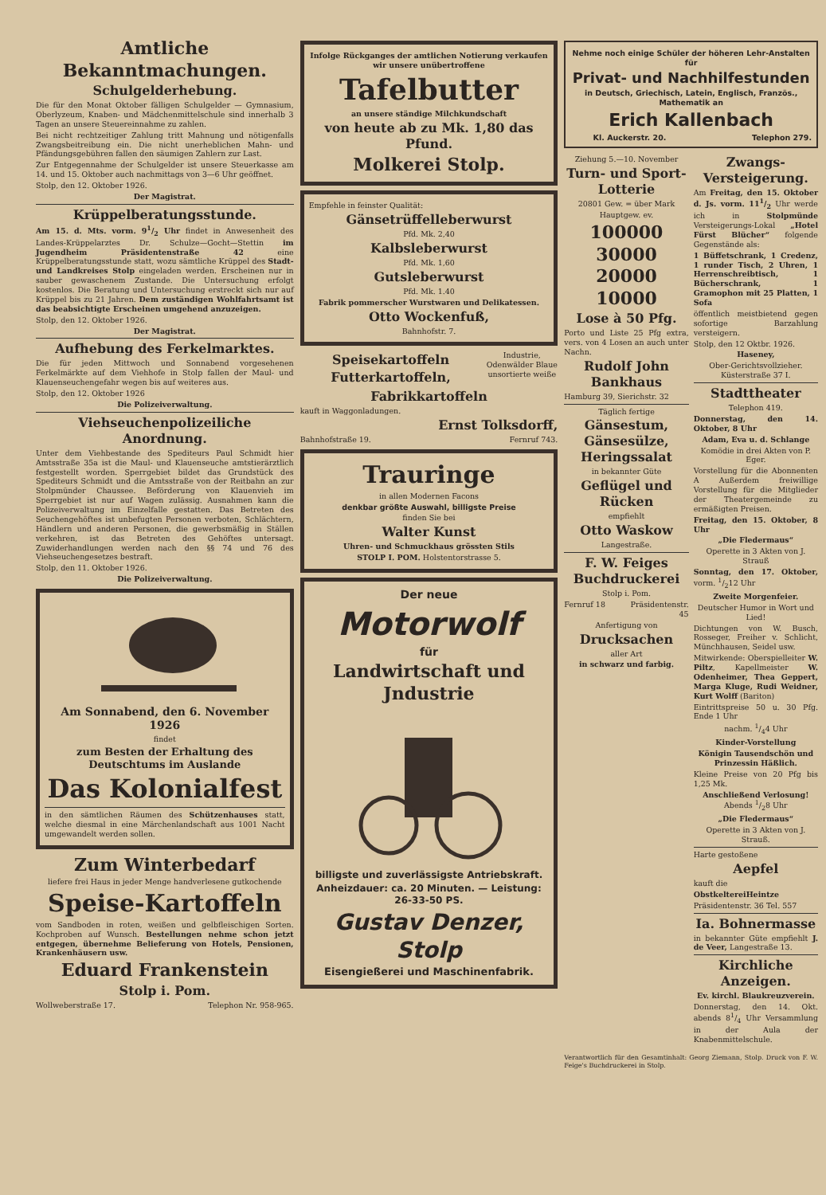Amtliche Bekanntmachungen.
Schulgelderhebung.
Die für den Monat Oktober fälligen Schulgelder — Gymnasium, Oberlyzeum, Knaben- und Mädchenmittelschule sind innerhalb 3 Tagen an unsere Steuereinnahme zu zahlen.
Bei nicht rechtzeitiger Zahlung tritt Mahnung und nötigenfalls Zwangsbeitreibung ein. Die nicht unerheblichen Mahn- und Pfändungsgebühren fallen den säumigen Zahlern zur Last.
Zur Entgegennahme der Schulgelder ist unsere Steuerkasse am 14. und 15. Oktober auch nachmittags von 3—6 Uhr geöffnet.
Stolp, den 12. Oktober 1926.
Der Magistrat.
Krüppelberatungsstunde.
Am 15. d. Mts. vorm. 91/2 Uhr findet in Anwesenheit des Landes-Krüppelarztes Dr. Schulze—Gocht—Stettin im Jugendheim Präsidentenstraße 42 eine Krüppelberatungsstunde statt, wozu sämtliche Krüppel des Stadt- und Landkreises Stolp eingeladen werden. Erscheinen nur in sauber gewaschenem Zustande. Die Untersuchung erfolgt kostenlos. Die Beratung und Untersuchung erstreckt sich nur auf Krüppel bis zu 21 Jahren. Dem zuständigen Wohlfahrtsamt ist das beabsichtigte Erscheinen umgehend anzuzeigen.
Stolp, den 12. Oktober 1926.
Der Magistrat.
Aufhebung des Ferkelmarktes.
Die für jeden Mittwoch und Sonnabend vorgesehenen Ferkelmärkte auf dem Viehhofe in Stolp fallen der Maul- und Klauenseuchengefahr wegen bis auf weiteres aus.
Stolp, den 12. Oktober 1926
Die Polizeiverwaltung.
Viehseuchenpolizeiliche Anordnung.
Unter dem Viehbestande des Spediteurs Paul Schmidt hier Amtsstraße 35a ist die Maul- und Klauenseuche amtstierärztlich festgestellt worden. Sperrgebiet bildet das Grundstück des Spediteurs Schmidt und die Amtsstraße von der Reitbahn an zur Stolpmünder Chaussee. Beförderung von Klauenvieh im Sperrgebiet ist nur auf Wagen zulässig. Ausnahmen kann die Polizeiverwaltung im Einzelfalle gestatten. Das Betreten des Seuchengehöftes ist unbefugten Personen verboten, Schlächtern, Händlern und anderen Personen, die gewerbsmäßig in Ställen verkehren, ist das Betreten des Gehöftes untersagt. Zuwiderhandlungen werden nach den §§ 74 und 76 des Viehseuchengesetzes bestraft.
Stolp, den 11. Oktober 1926.
Die Polizeiverwaltung.
Am Sonnabend, den 6. November 1926
findet
zum Besten der Erhaltung des Deutschtums im Auslande
Das Kolonialfest
in den sämtlichen Räumen des Schützenhauses statt, welche diesmal in eine Märchenlandschaft aus 1001 Nacht umgewandelt werden sollen.
Zum Winterbedarf
liefere frei Haus in jeder Menge handverlesene gutkochende
Speise-Kartoffeln
vom Sandboden in roten, weißen und gelbfleischigen Sorten. Kochproben auf Wunsch. Bestellungen nehme schon jetzt entgegen, übernehme Belieferung von Hotels, Pensionen, Krankenhäusern usw.
Eduard Frankenstein
Stolp i. Pom.
Wollweberstraße 17. Telephon Nr. 958-965.
Infolge Rückganges der amtlichen Notierung verkaufen wir unsere unübertroffene
Tafelbutter
an unsere ständige Milchkundschaft
von heute ab zu Mk. 1,80 das Pfund.
Molkerei Stolp.
Empfehle in feinster Qualität:
Gänsetrüffelleberwurst
Pfd. Mk. 2,40
Kalbsleberwurst
Pfd. Mk. 1,60
Gutsleberwurst
Pfd. Mk. 1.40
Fabrik pommerscher Wurstwaren und Delikatessen.
Otto Wockenfuß,
Bahnhofstr. 7.
Speisekartoffeln
Futterkartoffeln,
Industrie, Odenwälder Blaue unsortierte weiße
Fabrikkartoffeln
kauft in Waggonladungen.
Ernst Tolksdorff,
Bahnhofstraße 19. Fernruf 743.
Trauringe
in allen Modernen Facons
denkbar größte Auswahl, billigste Preise
finden Sie bei
Walter Kunst
Uhren- und Schmuckhaus grössten Stils
STOLP I. POM. Holstentorstrasse 5.
Der neue
Motorwolf
für
Landwirtschaft und Jndustrie
billigste und zuverlässigste Antriebskraft.
Anheizdauer: ca. 20 Minuten. — Leistung: 26-33-50 PS.
Gustav Denzer, Stolp
Eisengießerei und Maschinenfabrik.
Nehme noch einige Schüler der höheren Lehr-Anstalten für
Privat- und Nachhilfestunden
in Deutsch, Griechisch, Latein, Englisch, Französ., Mathematik an
Erich Kallenbach
Kl. Auckerstr. 20. Telephon 279.
Ziehung 5.—10. November
Turn- und Sport-Lotterie
20801 Gew. = über Mark
Hauptgew. ev.
100000
30000
20000
10000
Lose à 50 Pfg.
Porto und Liste 25 Pfg extra, vers. von 4 Losen an auch unter Nachn.
Rudolf John Bankhaus
Hamburg 39, Sierichstr. 32
Täglich fertige
Gänsestum, Gänsesülze, Heringssalat
in bekannter Güte
Geflügel und Rücken
empfiehlt
Otto Waskow
Langestraße.
F. W. Feiges Buchdruckerei
Stolp i. Pom.
Fernruf 18 Präsidentenstr. 45
Anfertigung von
Drucksachen
aller Art
in schwarz und farbig.
Zwangs-Versteigerung.
Am Freitag, den 15. Oktober d. Js. vorm. 111/2 Uhr werde ich in Stolpmünde Versteigerungs-Lokal „Hotel Fürst Blücher“ folgende Gegenstände als:
1 Büffetschrank, 1 Credenz, 1 runder Tisch, 2 Uhren, 1 Herrenschreibtisch, 1 Bücherschrank, 1 Gramophon mit 25 Platten, 1 Sofa
öffentlich meistbietend gegen sofortige Barzahlung versteigern.
Stolp, den 12 Oktbr. 1926.
Haseney,
Ober-Gerichtsvollzieher. Küsterstraße 37 I.
Stadttheater
Telephon 419.
Donnerstag, den 14. Oktober, 8 Uhr
Adam, Eva u. d. Schlange
Komödie in drei Akten von P. Eger.
Vorstellung für die Abonnenten A Außerdem freiwillige Vorstellung für die Mitglieder der Theatergemeinde zu ermäßigten Preisen.
Freitag, den 15. Oktober, 8 Uhr
„Die Fledermaus“
Operette in 3 Akten von J. Strauß
Sonntag, den 17. Oktober, vorm. 1/212 Uhr
Zweite Morgenfeier.
Deutscher Humor in Wort und Lied!
Dichtungen von W. Busch, Rosseger, Freiher v. Schlicht, Münchhausen, Seidel usw.
Mitwirkende: Oberspielleiter W. Piltz, Kapellmeister W. Odenheimer, Thea Geppert, Marga Kluge, Rudi Weidner, Kurt Wolff (Bariton)
Eintrittspreise 50 u. 30 Pfg. Ende 1 Uhr
nachm. 1/44 Uhr
Kinder-Vorstellung
Königin Tausendschön und Prinzessin Häßlich.
Kleine Preise von 20 Pfg bis 1,25 Mk.
Anschließend Verlosung! Abends 1/28 Uhr
„Die Fledermaus“
Operette in 3 Akten von J. Strauß.
Harte gestoßene
Aepfel
kauft die
ObstkeltereiHeintze
Präsidentenstr. 36 Tel. 557
Ia. Bohnermasse
in bekannter Güte empfiehlt J. de Veer, Langestraße 13.
Kirchliche Anzeigen.
Ev. kirchl. Blaukreuzverein.
Donnerstag, den 14. Okt. abends 81/4 Uhr Versammlung in der Aula der Knabenmittelschule.
Verantwortlich für den Gesamtinhalt: Georg Ziemann, Stolp. Druck von F. W. Feige's Buchdruckerei in Stolp.